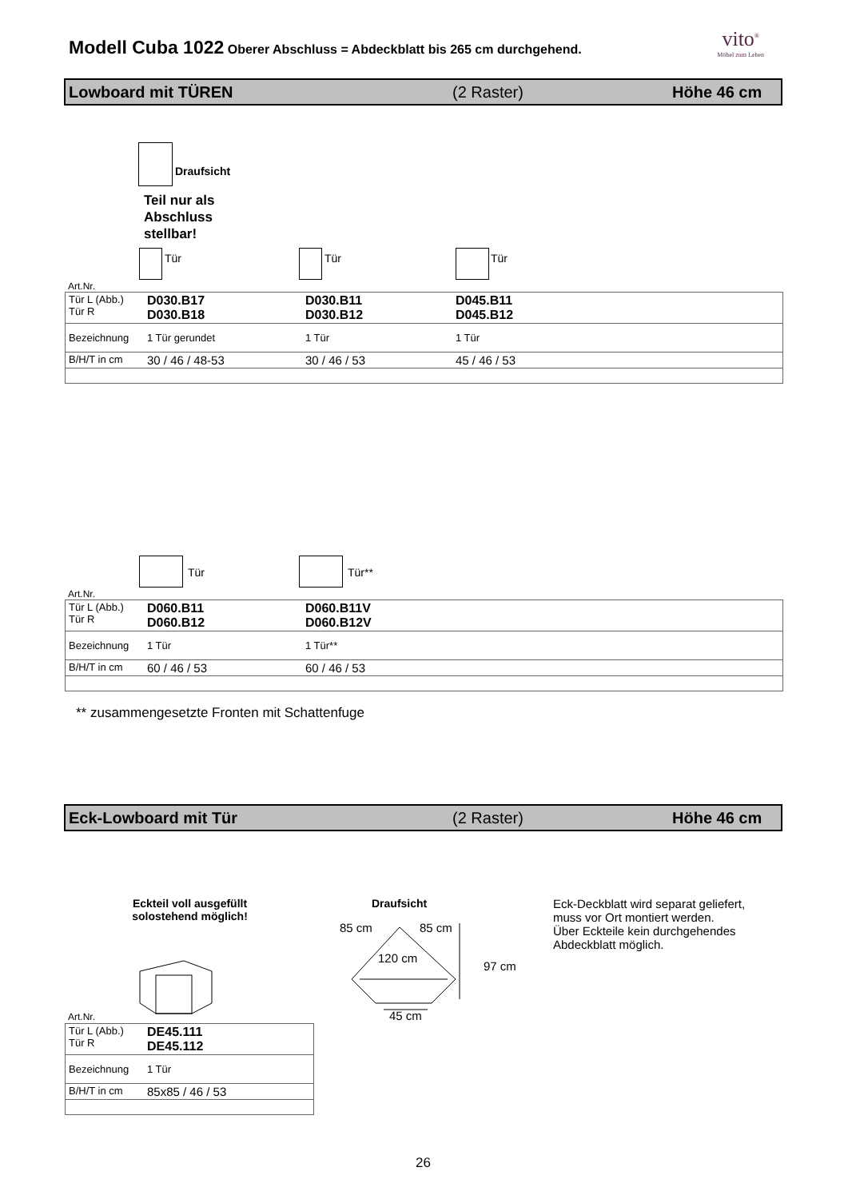Modell Cuba 1022 Oberer Abschluss = Abdeckblatt bis 265 cm durchgehend.
vito<sup>®</sup>
Möbel zum Leben
Lowboard mit TÜREN (2 Raster) Höhe 46 cm
Draufsicht
Teil nur als
Abschluss
stellbar!
Tür Tür Tür
Art.Nr.
| Tür L (Abb.) Tür R | D030.B17 D030.B18 | D030.B11 D030.B12 | D045.B11 D045.B12 |
| Bezeichnung | 1 Tür gerundet | 1 Tür | 1 Tür |
| B/H/T in cm | 30 / 46 / 48-53 | 30 / 46 / 53 | 45 / 46 / 53 |
Tür Tür**
Art.Nr.
| Tür L (Abb.) Tür R | D060.B11 D060.B12 | D060.B11V D060.B12V |
| Bezeichnung | 1 Tür | 1 Tür** |
| B/H/T in cm | 60 / 46 / 53 | 60 / 46 / 53 |
** zusammengesetzte Fronten mit Schattenfuge
Eck-Lowboard mit Tür (2 Raster) Höhe 46 cm
Eckteil voll ausgefüllt solostehend möglich!
Draufsicht
Eck-Deckblatt wird separat geliefert,
muss vor Ort montiert werden.
Über Eckteile kein durchgehendes
Abdeckblatt möglich.
85 cm 85 cm
120 cm
97 cm
45 cm
Art.Nr.
| Tür L (Abb.) Tür R | DE45.111 DE45.112 |
| Bezeichnung | 1 Tür |
| B/H/T in cm | 85x85 / 46 / 53 |
26